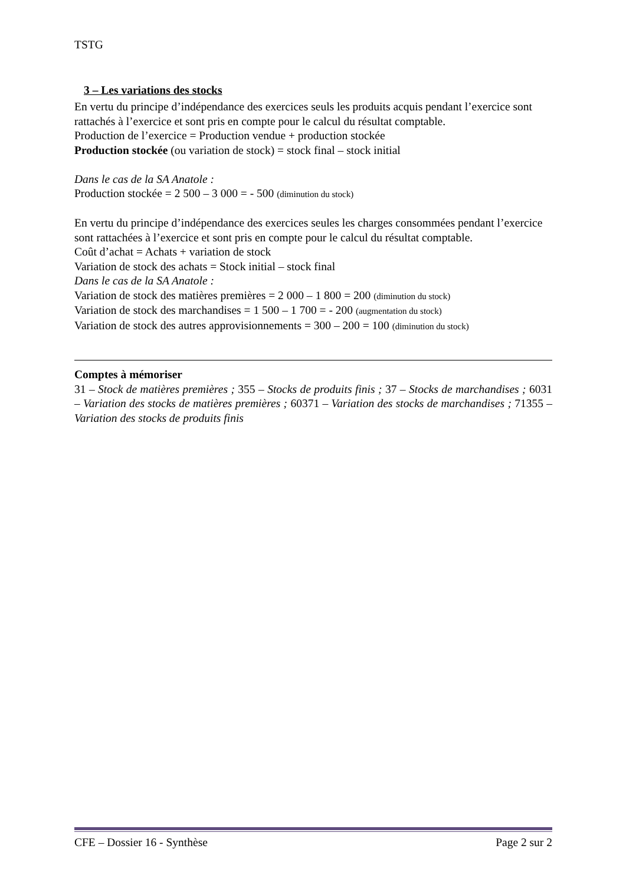TSTG
3 – Les variations des stocks
En vertu du principe d’indépendance des exercices seuls les produits acquis pendant l’exercice sont rattachés à l’exercice et sont pris en compte pour le calcul du résultat comptable.
Production de l’exercice = Production vendue + production stockée
Production stockée (ou variation de stock) = stock final – stock initial
Dans le cas de la SA Anatole :
Production stockée = 2 500 – 3 000 = - 500 (diminution du stock)
En vertu du principe d’indépendance des exercices seules les charges consommées pendant l’exercice sont rattachées à l’exercice et sont pris en compte pour le calcul du résultat comptable.
Coût d’achat = Achats + variation de stock
Variation de stock des achats = Stock initial – stock final
Dans le cas de la SA Anatole :
Variation de stock des matières premières = 2 000 – 1 800 = 200 (diminution du stock)
Variation de stock des marchandises = 1 500 – 1 700 = - 200 (augmentation du stock)
Variation de stock des autres approvisionnements = 300 – 200 = 100 (diminution du stock)
Comptes à mémoriser
31 – Stock de matières premières ; 355 – Stocks de produits finis ; 37 – Stocks de marchandises ; 6031 – Variation des stocks de matières premières ; 60371 – Variation des stocks de marchandises ; 71355 – Variation des stocks de produits finis
CFE – Dossier 16 - Synthèse Page 2 sur 2